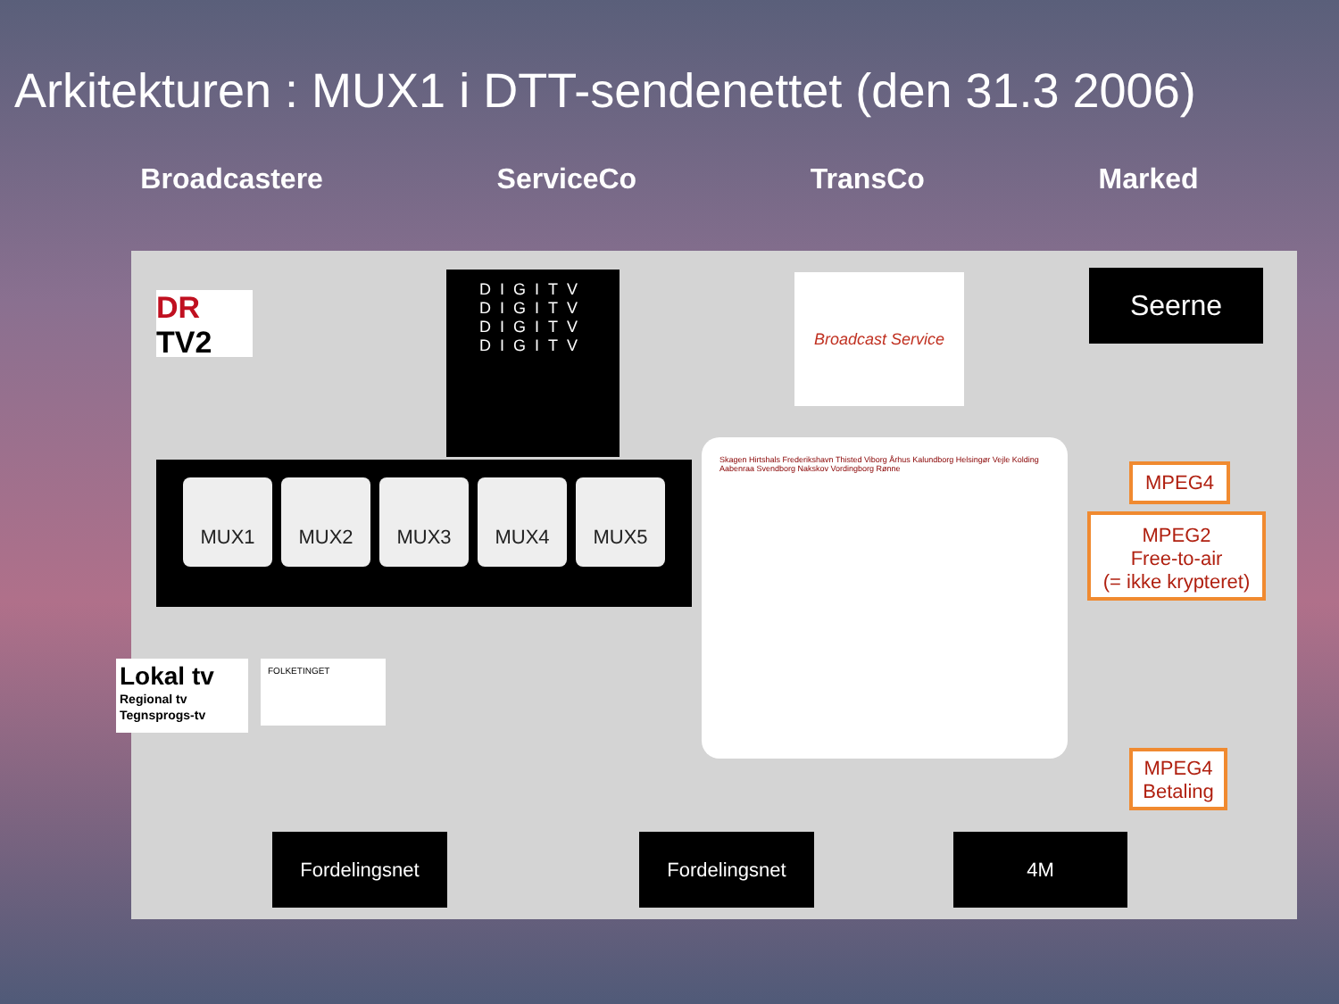Arkitekturen : MUX1 i DTT-sendenettet (den 31.3 2006)
Broadcastere ServiceCo TransCo Marked
DR
TV2
DIGITV
DIGITV
DIGITV
DIGITV
Broadcast Service Seerne
MUX1 MUX2 MUX3 MUX4 MUX5
Lokal tv
Regional tv
Tegnsprogs-tv
FOLKETINGET
Skagen Hirtshals Frederikshavn Thisted Viborg Århus Kalundborg Helsingør Vejle Kolding Aabenraa Svendborg Nakskov Vordingborg Rønne
MPEG4
MPEG2
Free-to-air
(= ikke krypteret)
MPEG4
Betaling
Fordelingsnet Fordelingsnet 4M